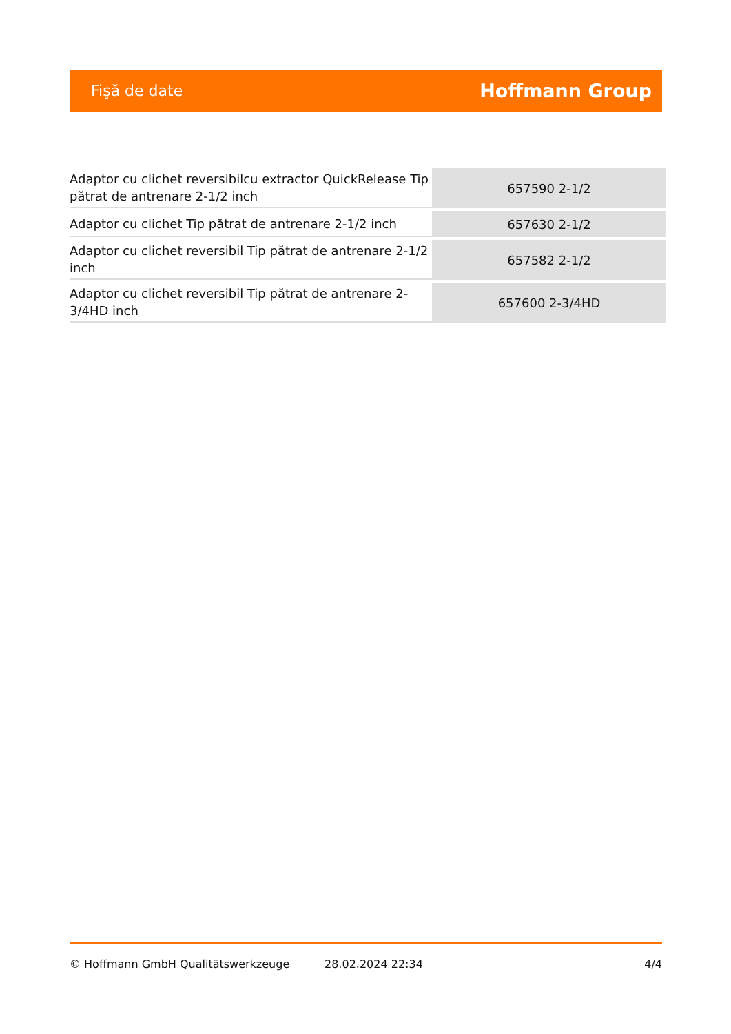Fişă de date Hoffmann Group
| Adaptor cu clichet reversibilcu extractor QuickRelease Tip pătrat de antrenare 2-1/2 inch | 657590 2-1/2 |
| Adaptor cu clichet Tip pătrat de antrenare 2-1/2 inch | 657630 2-1/2 |
| Adaptor cu clichet reversibil Tip pătrat de antrenare 2-1/2 inch | 657582 2-1/2 |
| Adaptor cu clichet reversibil Tip pătrat de antrenare 2-3/4HD inch | 657600 2-3/4HD |
© Hoffmann GmbH Qualitätswerkzeuge 28.02.2024 22:34 4/4